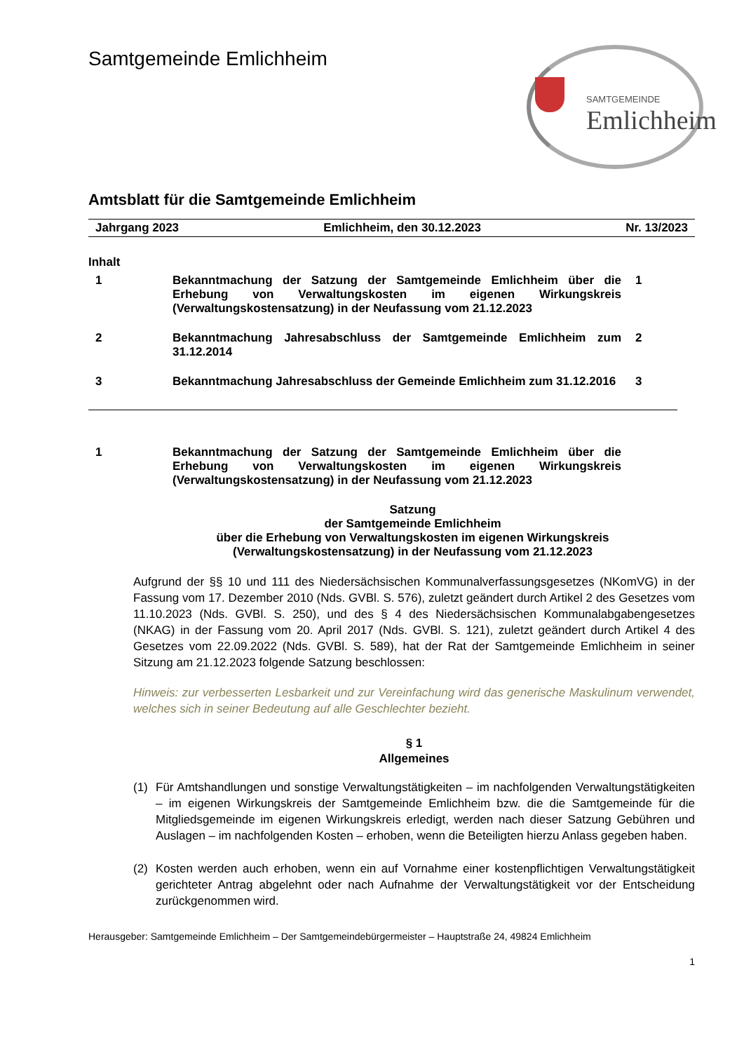Samtgemeinde Emlichheim
SAMTGEMEINDE
Emlichheim
Amtsblatt für die Samtgemeinde Emlichheim
Jahrgang 2023 Emlichheim, den 30.12.2023 Nr. 13/2023
Inhalt
1 Bekanntmachung der Satzung der Samtgemeinde Emlichheim über die Erhebung von Verwaltungskosten im eigenen Wirkungskreis (Verwaltungskostensatzung) in der Neufassung vom 21.12.2023
1
2 Bekanntmachung Jahresabschluss der Samtgemeinde Emlichheim zum 31.12.2014
2
3 Bekanntmachung Jahresabschluss der Gemeinde Emlichheim zum 31.12.2016
3
1 Bekanntmachung der Satzung der Samtgemeinde Emlichheim über die Erhebung von Verwaltungskosten im eigenen Wirkungskreis (Verwaltungskostensatzung) in der Neufassung vom 21.12.2023
Satzung
der Samtgemeinde Emlichheim
über die Erhebung von Verwaltungskosten im eigenen Wirkungskreis
(Verwaltungskostensatzung) in der Neufassung vom 21.12.2023
Aufgrund der §§ 10 und 111 des Niedersächsischen Kommunalverfassungsgesetzes (NKomVG) in der Fassung vom 17. Dezember 2010 (Nds. GVBl. S. 576), zuletzt geändert durch Artikel 2 des Gesetzes vom 11.10.2023 (Nds. GVBl. S. 250), und des § 4 des Niedersächsischen Kommunalabgabengesetzes (NKAG) in der Fassung vom 20. April 2017 (Nds. GVBl. S. 121), zuletzt geändert durch Artikel 4 des Gesetzes vom 22.09.2022 (Nds. GVBl. S. 589), hat der Rat der Samtgemeinde Emlichheim in seiner Sitzung am 21.12.2023 folgende Satzung beschlossen:
Hinweis: zur verbesserten Lesbarkeit und zur Vereinfachung wird das generische Maskulinum verwendet, welches sich in seiner Bedeutung auf alle Geschlechter bezieht.
§ 1
Allgemeines
(1) Für Amtshandlungen und sonstige Verwaltungstätigkeiten – im nachfolgenden Verwaltungstätigkeiten – im eigenen Wirkungskreis der Samtgemeinde Emlichheim bzw. die die Samtgemeinde für die Mitgliedsgemeinde im eigenen Wirkungskreis erledigt, werden nach dieser Satzung Gebühren und Auslagen – im nachfolgenden Kosten – erhoben, wenn die Beteiligten hierzu Anlass gegeben haben.
(2) Kosten werden auch erhoben, wenn ein auf Vornahme einer kostenpflichtigen Verwaltungstätigkeit gerichteter Antrag abgelehnt oder nach Aufnahme der Verwaltungstätigkeit vor der Entscheidung zurückgenommen wird.
Herausgeber: Samtgemeinde Emlichheim – Der Samtgemeindebürgermeister – Hauptstraße 24, 49824 Emlichheim
1